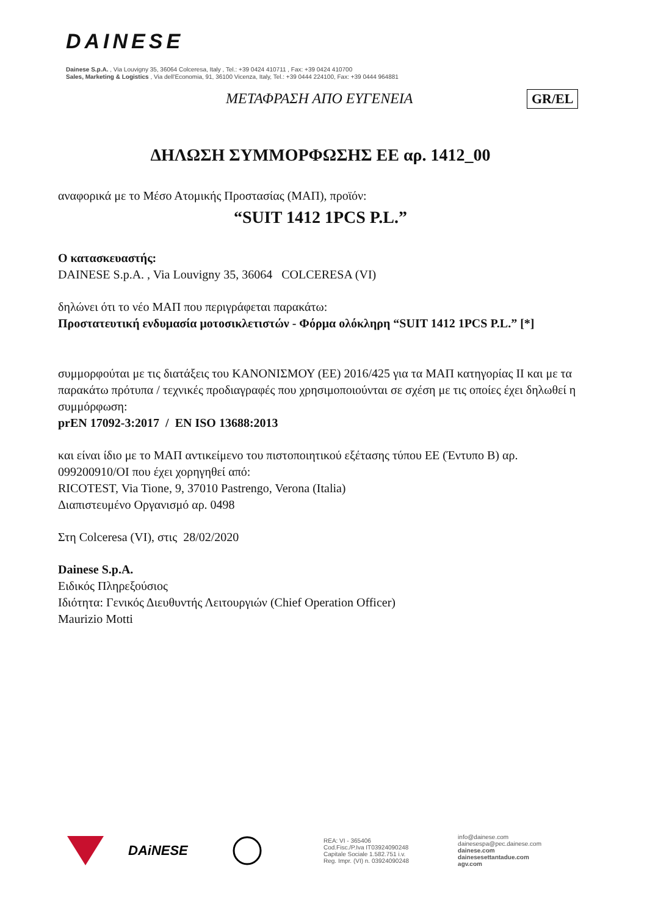DAINESE
Dainese S.p.A. , Via Louvigny 35, 36064 Colceresa, Italy , Tel.: +39 0424 410711 , Fax: +39 0424 410700
Sales, Marketing & Logistics , Via dell'Economia, 91, 36100 Vicenza, Italy, Tel.: +39 0444 224100, Fax: +39 0444 964881
ΜΕΤΑΦΡΑΣΗ ΑΠΟ ΕΥΓΕΝΕΙΑ GR/EL
ΔΗΛΩΣΗ ΣΥΜΜΟΡΦΩΣΗΣ ΕΕ αρ. 1412_00
αναφορικά με το Μέσο Ατομικής Προστασίας (ΜΑΠ), προϊόν:
“SUIT 1412 1PCS P.L.”
Ο κατασκευαστής:
DAINESE S.p.A. , Via Louvigny 35, 36064 COLCERESA (VI)
δηλώνει ότι το νέο ΜΑΠ που περιγράφεται παρακάτω:
Προστατευτική ενδυμασία μοτοσικλετιστών - Φόρμα ολόκληρη “SUIT 1412 1PCS P.L.” [*]
συμμορφούται με τις διατάξεις του ΚΑΝΟΝΙΣΜΟΥ (ΕΕ) 2016/425 για τα ΜΑΠ κατηγορίας ΙΙ και με τα παρακάτω πρότυπα / τεχνικές προδιαγραφές που χρησιμοποιούνται σε σχέση με τις οποίες έχει δηλωθεί η συμμόρφωση:
prEN 17092-3:2017 / EN ISO 13688:2013
και είναι ίδιο με το ΜΑΠ αντικείμενο του πιστοποιητικού εξέτασης τύπου ΕΕ (Έντυπο Β) αρ. 099200910/OI που έχει χορηγηθεί από:
RICOTEST, Via Tione, 9, 37010 Pastrengo, Verona (Italia)
Διαπιστευμένο Οργανισμό αρ. 0498
Στη Colceresa (VI), στις 28/02/2020
Dainese S.p.A.
Ειδικός Πληρεξούσιος
Ιδιότητα: Γενικός Διευθυντής Λειτουργιών (Chief Operation Officer)
Maurizio Motti
DAiNESE
REA: VI - 365406
Cod.Fisc./P.Iva IT03924090248
Capitale Sociale 1.582.751 i.v.
Reg. Impr. (VI) n. 03924090248
info@dainese.com
dainesespa@pec.dainese.com
dainese.com
dainesesettantadue.com
agv.com